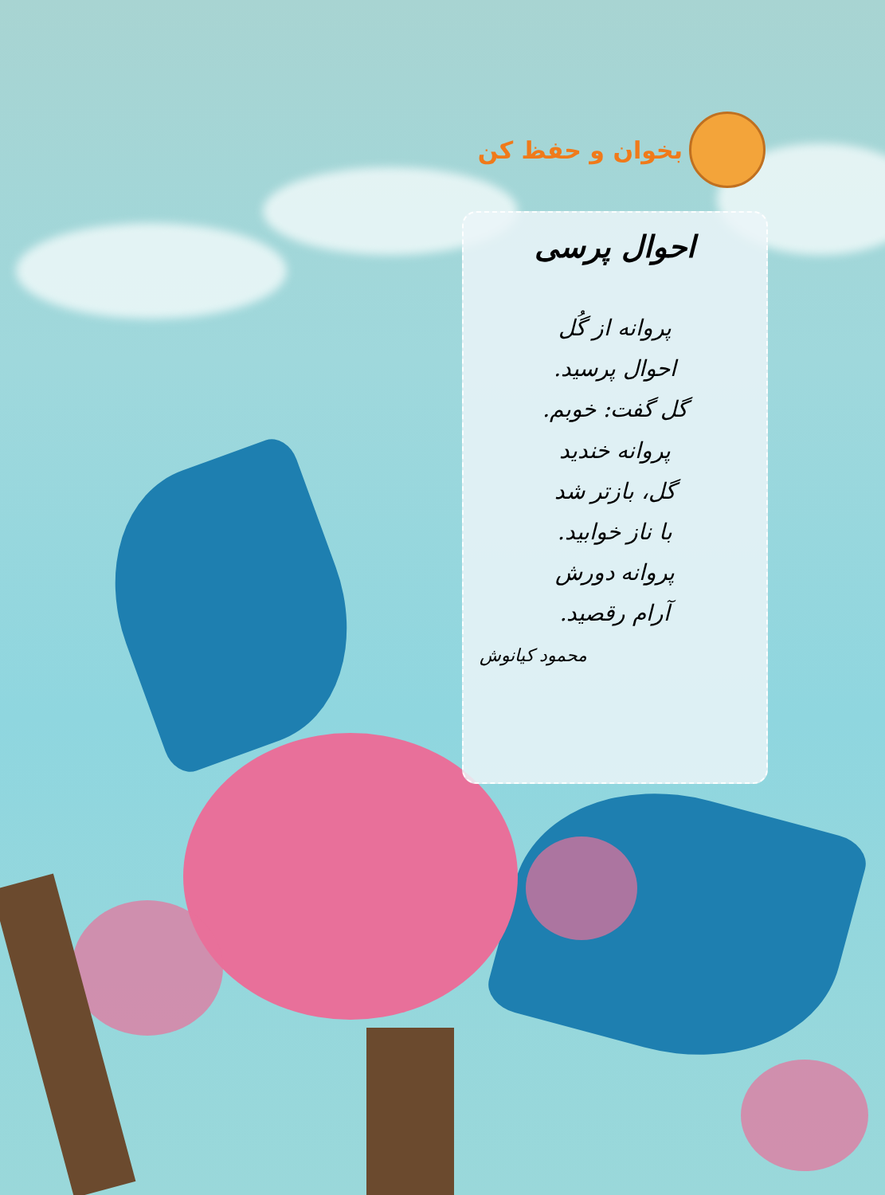بخوان و حفظ کن
احوال پرسی
پروانه از گُل
احوال پرسید.
گل گفت: خوبم.
پروانه خندید
گل، بازتر شد
با ناز خوابید.
پروانه دورش
آرام رقصید.
محمود کیانوش